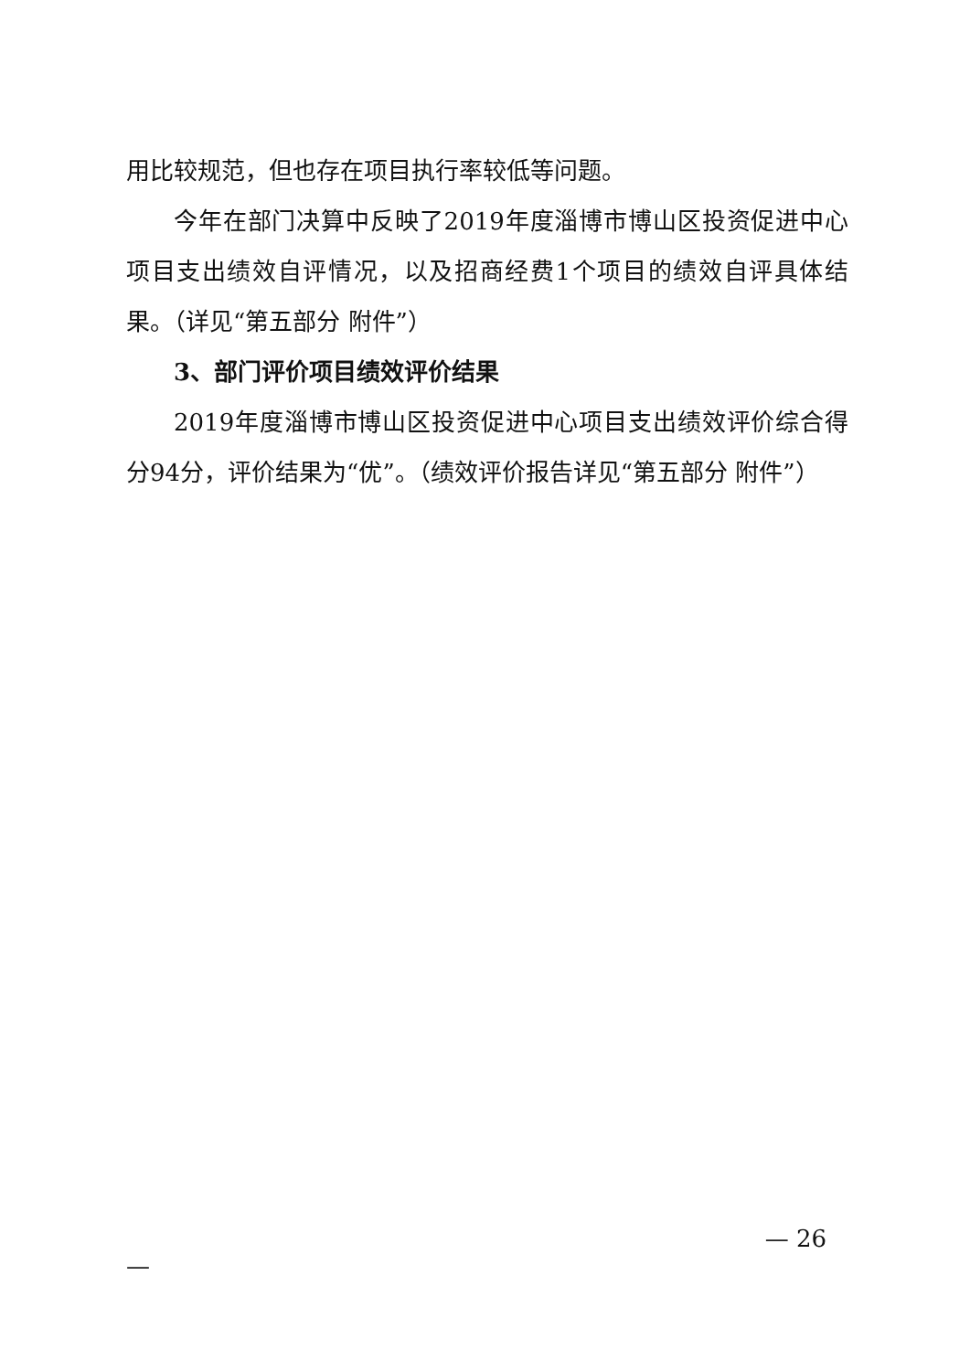用比较规范，但也存在项目执行率较低等问题。
今年在部门决算中反映了2019年度淄博市博山区投资促进中心项目支出绩效自评情况，以及招商经费1个项目的绩效自评具体结果。（详见“第五部分 附件”）
3、部门评价项目绩效评价结果
2019年度淄博市博山区投资促进中心项目支出绩效评价综合得分94分，评价结果为“优”。（绩效评价报告详见“第五部分 附件”）
— 26
—